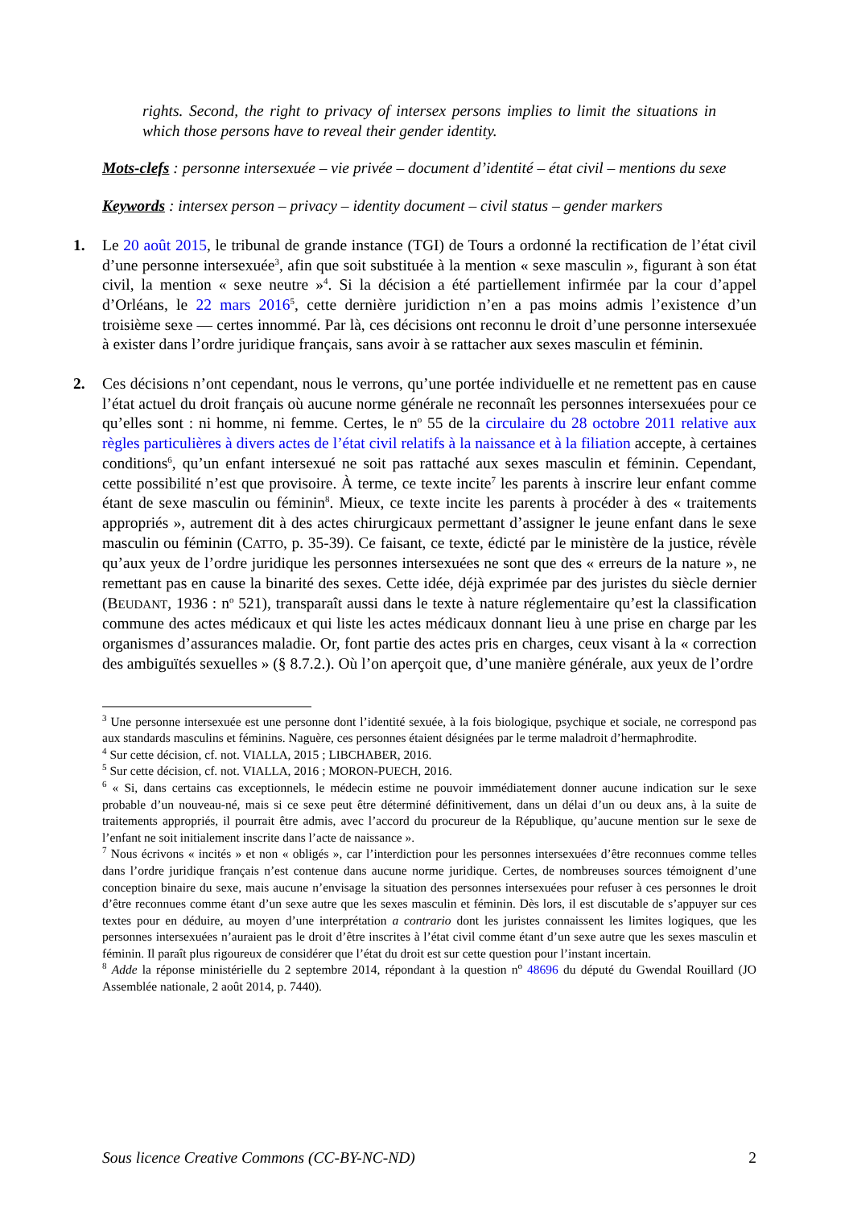rights. Second, the right to privacy of intersex persons implies to limit the situations in which those persons have to reveal their gender identity.
Mots-clefs : personne intersexuée – vie privée – document d’identité – état civil – mentions du sexe
Keywords : intersex person – privacy – identity document – civil status – gender markers
1. Le 20 août 2015, le tribunal de grande instance (TGI) de Tours a ordonné la rectification de l’état civil d’une personne intersexuée<sup>3</sup>, afin que soit substituée à la mention « sexe masculin », figurant à son état civil, la mention « sexe neutre »<sup>4</sup>. Si la décision a été partiellement infirmée par la cour d’appel d’Orléans, le 22 mars 2016<sup>5</sup>, cette dernière juridiction n’en a pas moins admis l’existence d’un troisième sexe — certes innommé. Par là, ces décisions ont reconnu le droit d’une personne intersexuée à exister dans l’ordre juridique français, sans avoir à se rattacher aux sexes masculin et féminin.
2. Ces décisions n’ont cependant, nous le verrons, qu’une portée individuelle et ne remettent pas en cause l’état actuel du droit français où aucune norme générale ne reconnaît les personnes intersexuées pour ce qu’elles sont : ni homme, ni femme. Certes, le n<sup>o</sup> 55 de la circulaire du 28 octobre 2011 relative aux règles particulières à divers actes de l’état civil relatifs à la naissance et à la filiation accepte, à certaines conditions<sup>6</sup>, qu’un enfant intersexué ne soit pas rattaché aux sexes masculin et féminin. Cependant, cette possibilité n’est que provisoire. À terme, ce texte incite<sup>7</sup> les parents à inscrire leur enfant comme étant de sexe masculin ou féminin<sup>8</sup>. Mieux, ce texte incite les parents à procéder à des « traitements appropriés », autrement dit à des actes chirurgicaux permettant d’assigner le jeune enfant dans le sexe masculin ou féminin (CATTO, p. 35-39). Ce faisant, ce texte, édicté par le ministère de la justice, révèle qu’aux yeux de l’ordre juridique les personnes intersexuées ne sont que des « erreurs de la nature », ne remettant pas en cause la binarité des sexes. Cette idée, déjà exprimée par des juristes du siècle dernier (BEUDANT, 1936 : n<sup>o</sup> 521), transparaît aussi dans le texte à nature réglementaire qu’est la classification commune des actes médicaux et qui liste les actes médicaux donnant lieu à une prise en charge par les organismes d’assurances maladie. Or, font partie des actes pris en charges, ceux visant à la « correction des ambiguïtés sexuelles » (§ 8.7.2.). Où l’on aperçoit que, d’une manière générale, aux yeux de l’ordre
<sup>3</sup> Une personne intersexuée est une personne dont l’identité sexuée, à la fois biologique, psychique et sociale, ne correspond pas aux standards masculins et féminins. Naguère, ces personnes étaient désignées par le terme maladroit d’hermaphrodite.
<sup>4</sup> Sur cette décision, cf. not. VIALLA, 2015 ; LIBCHABER, 2016.
<sup>5</sup> Sur cette décision, cf. not. VIALLA, 2016 ; MORON-PUECH, 2016.
<sup>6</sup> « Si, dans certains cas exceptionnels, le médecin estime ne pouvoir immédiatement donner aucune indication sur le sexe probable d’un nouveau-né, mais si ce sexe peut être déterminé définitivement, dans un délai d’un ou deux ans, à la suite de traitements appropriés, il pourrait être admis, avec l’accord du procureur de la République, qu’aucune mention sur le sexe de l’enfant ne soit initialement inscrite dans l’acte de naissance ».
<sup>7</sup> Nous écrivons « incités » et non « obligés », car l’interdiction pour les personnes intersexuées d’être reconnues comme telles dans l’ordre juridique français n’est contenue dans aucune norme juridique. Certes, de nombreuses sources témoignent d’une conception binaire du sexe, mais aucune n’envisage la situation des personnes intersexuées pour refuser à ces personnes le droit d’être reconnues comme étant d’un sexe autre que les sexes masculin et féminin. Dès lors, il est discutable de s’appuyer sur ces textes pour en déduire, au moyen d’une interprétation a contrario dont les juristes connaissent les limites logiques, que les personnes intersexuées n’auraient pas le droit d’être inscrites à l’état civil comme étant d’un sexe autre que les sexes masculin et féminin. Il paraît plus rigoureux de considérer que l’état du droit est sur cette question pour l’instant incertain.
<sup>8</sup> Adde la réponse ministérielle du 2 septembre 2014, répondant à la question n<sup>o</sup> 48696 du député du Gwendal Rouillard (JO Assemblée nationale, 2 août 2014, p. 7440).
Sous licence Creative Commons (CC-BY-NC-ND) 2